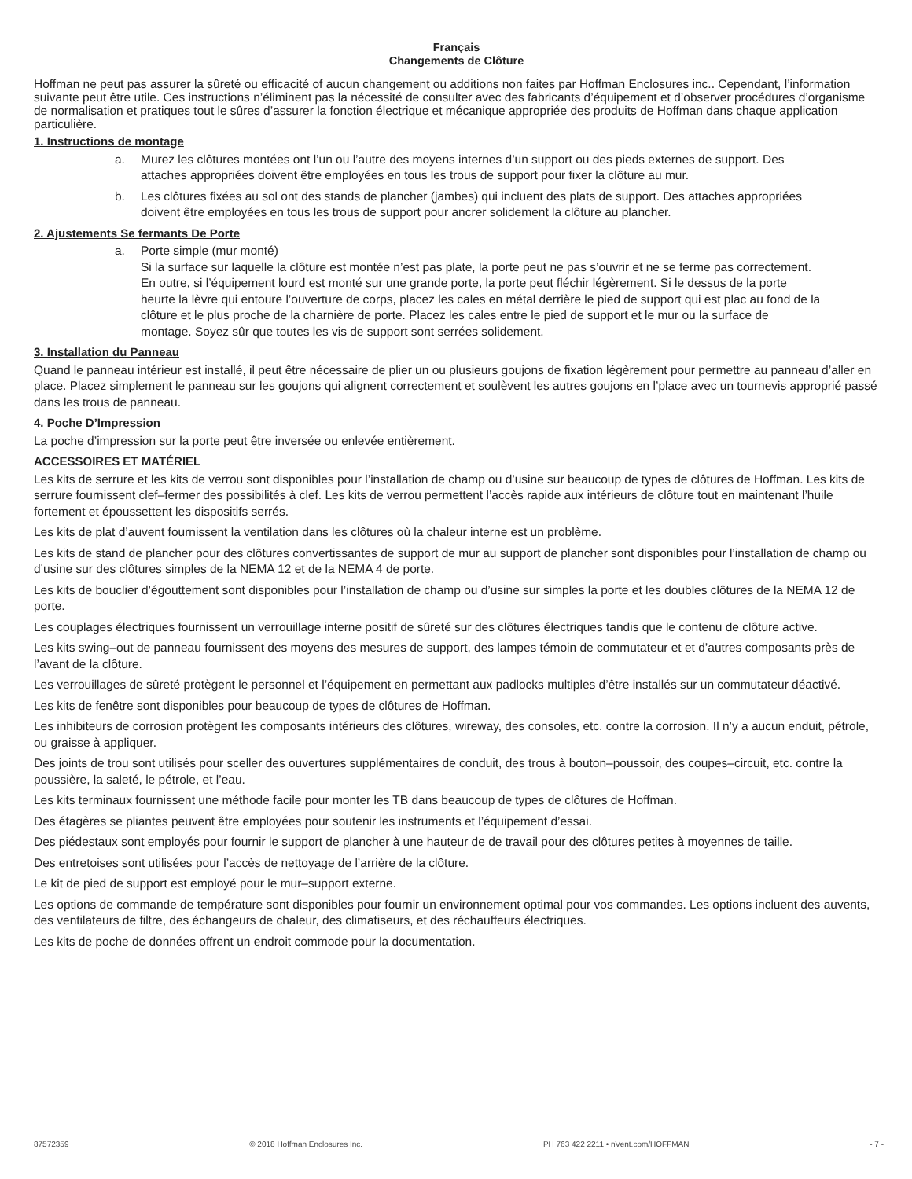Français
Changements de Clôture
Hoffman ne peut pas assurer la sûreté ou efficacité of aucun changement ou additions non faites par Hoffman Enclosures inc.. Cependant, l’information suivante peut être utile. Ces instructions n’éliminent pas la nécessité de consulter avec des fabricants d’équipement et d’observer procédures d’organisme de normalisation et pratiques tout le sûres d’assurer la fonction électrique et mécanique appropriée des produits de Hoffman dans chaque application particulière.
1. Instructions de montage
a. Murez les clôtures montées ont l’un ou l’autre des moyens internes d’un support ou des pieds externes de support. Des attaches appropriées doivent être employées en tous les trous de support pour fixer la clôture au mur.
b. Les clôtures fixées au sol ont des stands de plancher (jambes) qui incluent des plats de support. Des attaches appropriées doivent être employées en tous les trous de support pour ancrer solidement la clôture au plancher.
2. Ajustements Se fermants De Porte
a. Porte simple (mur monté)
Si la surface sur laquelle la clôture est montée n’est pas plate, la porte peut ne pas s’ouvrir et ne se ferme pas correctement. En outre, si l’équipement lourd est monté sur une grande porte, la porte peut fléchir légèrement. Si le dessus de la porte heurte la lèvre qui entoure l’ouverture de corps, placez les cales en métal derrière le pied de support qui est plac au fond de la clôture et le plus proche de la charnière de porte. Placez les cales entre le pied de support et le mur ou la surface de montage. Soyez sûr que toutes les vis de support sont serrées solidement.
3. Installation du Panneau
Quand le panneau intérieur est installé, il peut être nécessaire de plier un ou plusieurs goujons de fixation légèrement pour permettre au panneau d’aller en place. Placez simplement le panneau sur les goujons qui alignent correctement et soulèvent les autres goujons en l’place avec un tournevis approprié passé dans les trous de panneau.
4. Poche D’Impression
La poche d’impression sur la porte peut être inversée ou enlevée entièrement.
ACCESSOIRES ET MATÉRIEL
Les kits de serrure et les kits de verrou sont disponibles pour l’installation de champ ou d’usine sur beaucoup de types de clôtures de Hoffman. Les kits de serrure fournissent clef–fermer des possibilités à clef. Les kits de verrou permettent l’accès rapide aux intérieurs de clôture tout en maintenant l’huile fortement et époussettent les dispositifs serrés.
Les kits de plat d’auvent fournissent la ventilation dans les clôtures où la chaleur interne est un problème.
Les kits de stand de plancher pour des clôtures convertissantes de support de mur au support de plancher sont disponibles pour l’installation de champ ou d’usine sur des clôtures simples de la NEMA 12 et de la NEMA 4 de porte.
Les kits de bouclier d’égouttement sont disponibles pour l’installation de champ ou d’usine sur simples la porte et les doubles clôtures de la NEMA 12 de porte.
Les couplages électriques fournissent un verrouillage interne positif de sûreté sur des clôtures électriques tandis que le contenu de clôture active.
Les kits swing–out de panneau fournissent des moyens des mesures de support, des lampes témoin de commutateur et et d’autres composants près de l’avant de la clôture.
Les verrouillages de sûreté protègent le personnel et l’équipement en permettant aux padlocks multiples d’être installés sur un commutateur déactivé.
Les kits de fenêtre sont disponibles pour beaucoup de types de clôtures de Hoffman.
Les inhibiteurs de corrosion protègent les composants intérieurs des clôtures, wireway, des consoles, etc. contre la corrosion. Il n’y a aucun enduit, pétrole, ou graisse à appliquer.
Des joints de trou sont utilisés pour sceller des ouvertures supplémentaires de conduit, des trous à bouton–poussoir, des coupes–circuit, etc. contre la poussière, la saleté, le pétrole, et l’eau.
Les kits terminaux fournissent une méthode facile pour monter les TB dans beaucoup de types de clôtures de Hoffman.
Des étagères se pliantes peuvent être employées pour soutenir les instruments et l’équipement d’essai.
Des piédestaux sont employés pour fournir le support de plancher à une hauteur de de travail pour des clôtures petites à moyennes de taille.
Des entretoises sont utilisées pour l’accès de nettoyage de l’arrière de la clôture.
Le kit de pied de support est employé pour le mur–support externe.
Les options de commande de température sont disponibles pour fournir un environnement optimal pour vos commandes. Les options incluent des auvents, des ventilateurs de filtre, des échangeurs de chaleur, des climatiseurs, et des réchauffeurs électriques.
Les kits de poche de données offrent un endroit commode pour la documentation.
87572359 © 2018 Hoffman Enclosures Inc. PH 763 422 2211 • nVent.com/HOFFMAN - 7 -